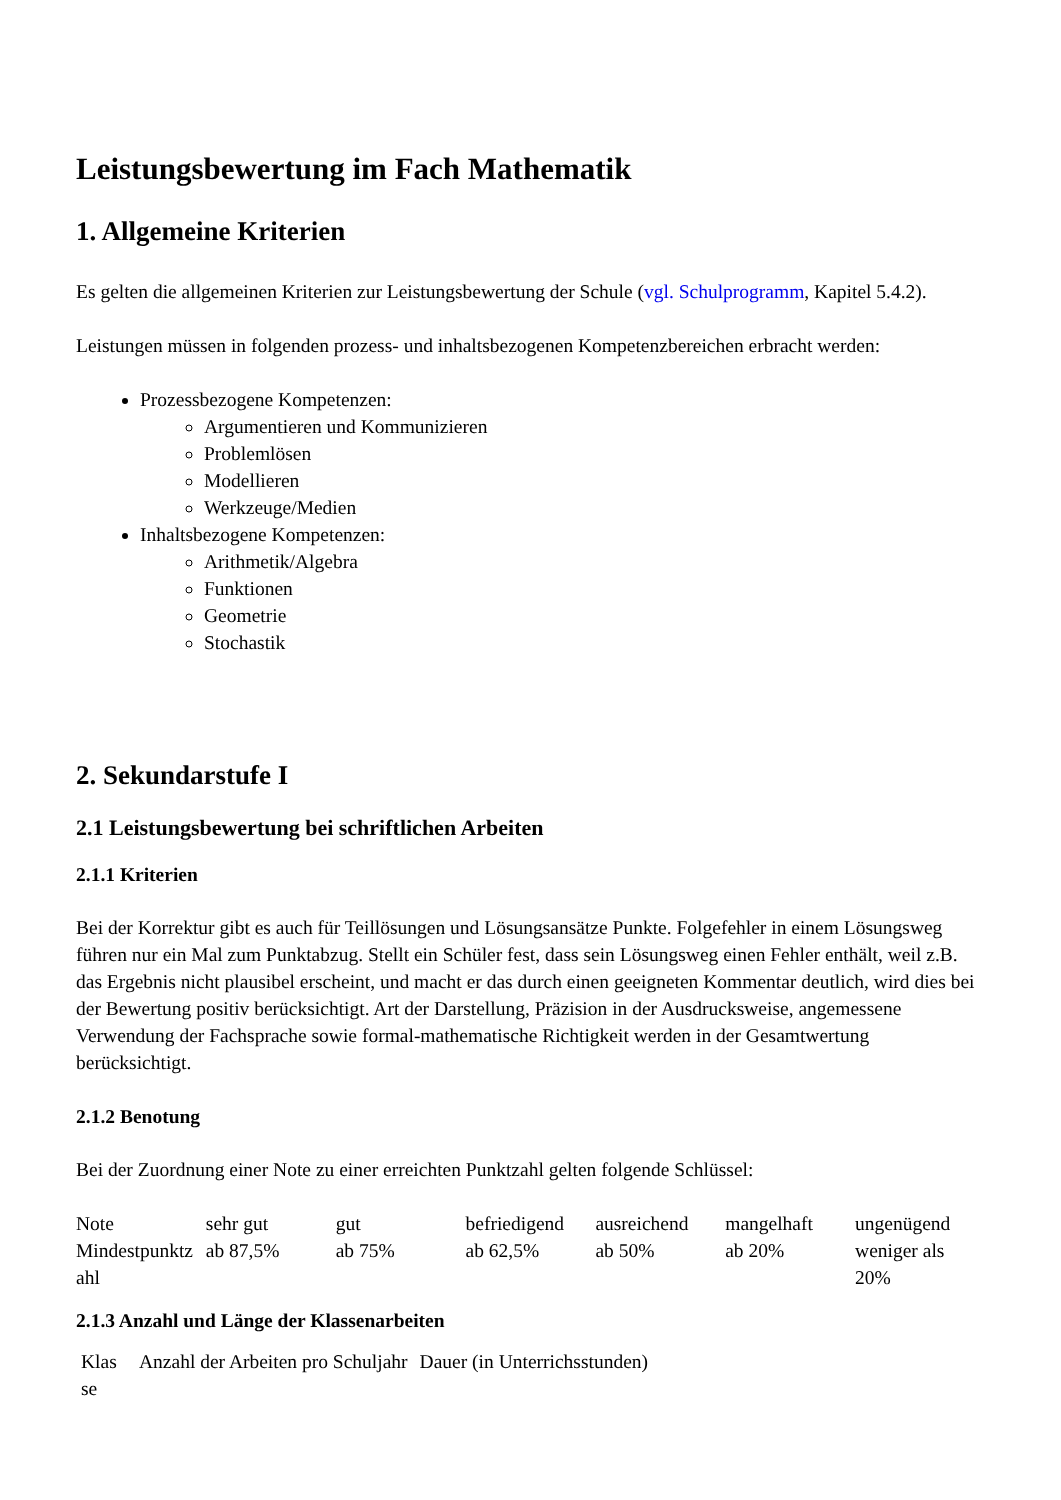Leistungsbewertung im Fach Mathematik
1. Allgemeine Kriterien
Es gelten die allgemeinen Kriterien zur Leistungsbewertung der Schule (vgl. Schulprogramm, Kapitel 5.4.2).
Leistungen müssen in folgenden prozess- und inhaltsbezogenen Kompetenzbereichen erbracht werden:
Prozessbezogene Kompetenzen:
Argumentieren und Kommunizieren
Problemlösen
Modellieren
Werkzeuge/Medien
Inhaltsbezogene Kompetenzen:
Arithmetik/Algebra
Funktionen
Geometrie
Stochastik
2. Sekundarstufe I
2.1 Leistungsbewertung bei schriftlichen Arbeiten
2.1.1 Kriterien
Bei der Korrektur gibt es auch für Teillösungen und Lösungsansätze Punkte. Folgefehler in einem Lösungsweg führen nur ein Mal zum Punktabzug. Stellt ein Schüler fest, dass sein Lösungsweg einen Fehler enthält, weil z.B. das Ergebnis nicht plausibel erscheint, und macht er das durch einen geeigneten Kommentar deutlich, wird dies bei der Bewertung positiv berücksichtigt. Art der Darstellung, Präzision in der Ausdrucksweise, angemessene Verwendung der Fachsprache sowie formal-mathematische Richtigkeit werden in der Gesamtwertung berücksichtigt.
2.1.2 Benotung
Bei der Zuordnung einer Note zu einer erreichten Punktzahl gelten folgende Schlüssel:
| Note | sehr gut | gut | befriedigend | ausreichend | mangelhaft | ungenügend |
| Mindestpunktz ahl | ab 87,5% | ab 75% | ab 62,5% | ab 50% | ab 20% | weniger als 20% |
2.1.3 Anzahl und Länge der Klassenarbeiten
| Klas se | Anzahl der Arbeiten pro Schuljahr | Dauer (in Unterrichsstunden) |